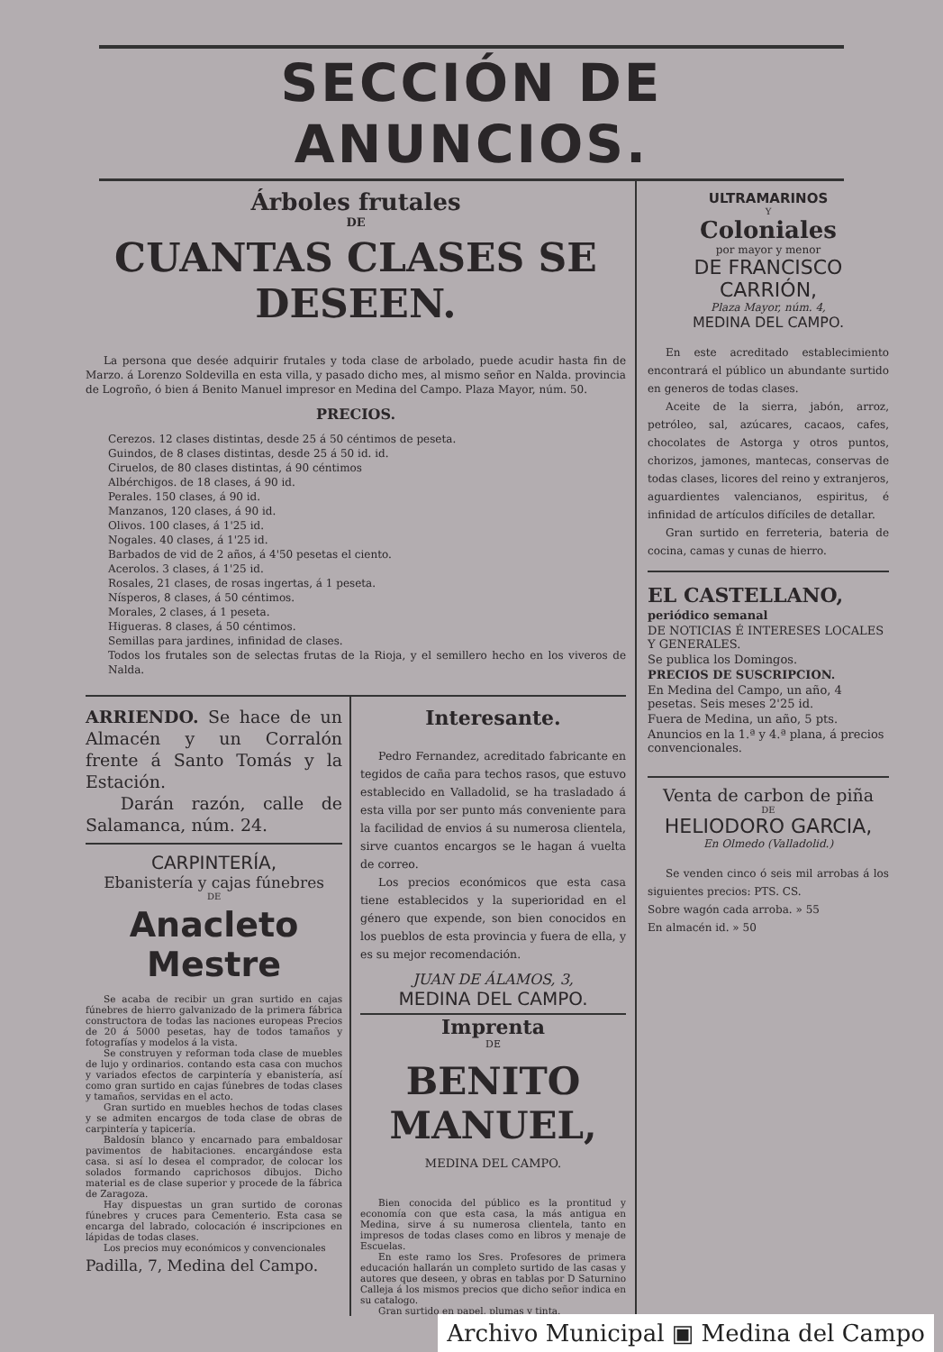SECCIÓN DE ANUNCIOS.
Árboles frutales
DE
CUANTAS CLASES SE DESEEN.
La persona que desée adquirir frutales y toda clase de arbolado, puede acudir hasta fin de Marzo. á Lorenzo Soldevilla en esta villa, y pasado dicho mes, al mismo señor en Nalda. provincia de Logroño, ó bien á Benito Manuel impresor en Medina del Campo. Plaza Mayor, núm. 50.
PRECIOS.
Cerezos. 12 clases distintas, desde 25 á 50 céntimos de peseta.
Guindos, de 8 clases distintas, desde 25 á 50 id. id.
Ciruelos, de 80 clases distintas, á 90 céntimos
Albérchigos. de 18 clases, á 90 id.
Perales. 150 clases, á 90 id.
Manzanos, 120 clases, á 90 id.
Olivos. 100 clases, á 1'25 id.
Nogales. 40 clases, á 1'25 id.
Barbados de vid de 2 años, á 4'50 pesetas el ciento.
Acerolos. 3 clases, á 1'25 id.
Rosales, 21 clases, de rosas ingertas, á 1 peseta.
Nísperos, 8 clases, á 50 céntimos.
Morales, 2 clases, á 1 peseta.
Higueras. 8 clases, á 50 céntimos.
Semillas para jardines, infinidad de clases.
Todos los frutales son de selectas frutas de la Rioja, y el semillero hecho en los viveros de Nalda.
ARRIENDO. Se hace de un Almacén y un Corralón frente á Santo Tomás y la Estación.
Darán razón, calle de Salamanca, núm. 24.
CARPINTERÍA,
Ebanistería y cajas fúnebres
DE
Anacleto Mestre
Se acaba de recibir un gran surtido en cajas fúnebres de hierro galvanizado de la primera fábrica constructora de todas las naciones europeas Precios de 20 á 5000 pesetas, hay de todos tamaños y fotografías y modelos á la vista.
Se construyen y reforman toda clase de muebles de lujo y ordinarios. contando esta casa con muchos y variados efectos de carpintería y ebanistería, así como gran surtido en cajas fúnebres de todas clases y tamaños, servidas en el acto.
Gran surtido en muebles hechos de todas clases y se admiten encargos de toda clase de obras de carpintería y tapicería.
Baldosín blanco y encarnado para embaldosar pavimentos de habitaciones. encargándose esta casa. si así lo desea el comprador, de colocar los solados formando caprichosos dibujos. Dicho material es de clase superior y procede de la fábrica de Zaragoza.
Hay dispuestas un gran surtido de coronas fúnebres y cruces para Cementerio. Esta casa se encarga del labrado, colocación é inscripciones en lápidas de todas clases.
Los precios muy económicos y convencionales
Padilla, 7, Medina del Campo.
Interesante.
Pedro Fernandez, acreditado fabricante en tegidos de caña para techos rasos, que estuvo establecido en Valladolid, se ha trasladado á esta villa por ser punto más conveniente para la facilidad de envios á su numerosa clientela, sirve cuantos encargos se le hagan á vuelta de correo.
Los precios económicos que esta casa tiene establecidos y la superioridad en el género que expende, son bien conocidos en los pueblos de esta provincia y fuera de ella, y es su mejor recomendación.
JUAN DE ÁLAMOS, 3,
MEDINA DEL CAMPO.
Imprenta
DE
BENITO MANUEL,
MEDINA DEL CAMPO.
Bien conocida del público es la prontitud y economía con que esta casa, la más antigua en Medina, sirve á su numerosa clientela, tanto en impresos de todas clases como en libros y menaje de Escuelas.
En este ramo los Sres. Profesores de primera educación hallarán un completo surtido de las casas y autores que deseen, y obras en tablas por D Saturnino Calleja á los mismos precios que dicho señor indica en su catalogo.
Gran surtido en papel, plumas y tinta.
ULTRAMARINOS
Y
Coloniales
por mayor y menor
DE FRANCISCO CARRIÓN,
Plaza Mayor, núm. 4,
MEDINA DEL CAMPO.
En este acreditado establecimiento encontrará el público un abundante surtido en generos de todas clases.
Aceite de la sierra, jabón, arroz, petróleo, sal, azúcares, cacaos, cafes, chocolates de Astorga y otros puntos, chorizos, jamones, mantecas, conservas de todas clases, licores del reino y extranjeros, aguardientes valencianos, espiritus, é infinidad de artículos difíciles de detallar.
Gran surtido en ferreteria, bateria de cocina, camas y cunas de hierro.
EL CASTELLANO,
periódico semanal
DE NOTICIAS É INTERESES LOCALES Y GENERALES.
Se publica los Domingos.
PRECIOS DE SUSCRIPCION.
En Medina del Campo, un año, 4 pesetas. Seis meses 2'25 id.
Fuera de Medina, un año, 5 pts.
Anuncios en la 1.ª y 4.ª plana, á precios convencionales.
Venta de carbon de piña
DE
HELIODORO GARCIA,
En Olmedo (Valladolid.)
Se venden cinco ó seis mil arrobas á los siguientes precios: PTS. CS.
Sobre wagón cada arroba. » 55
En almacén id. » 50
Archivo Municipal ▣ Medina del Campo